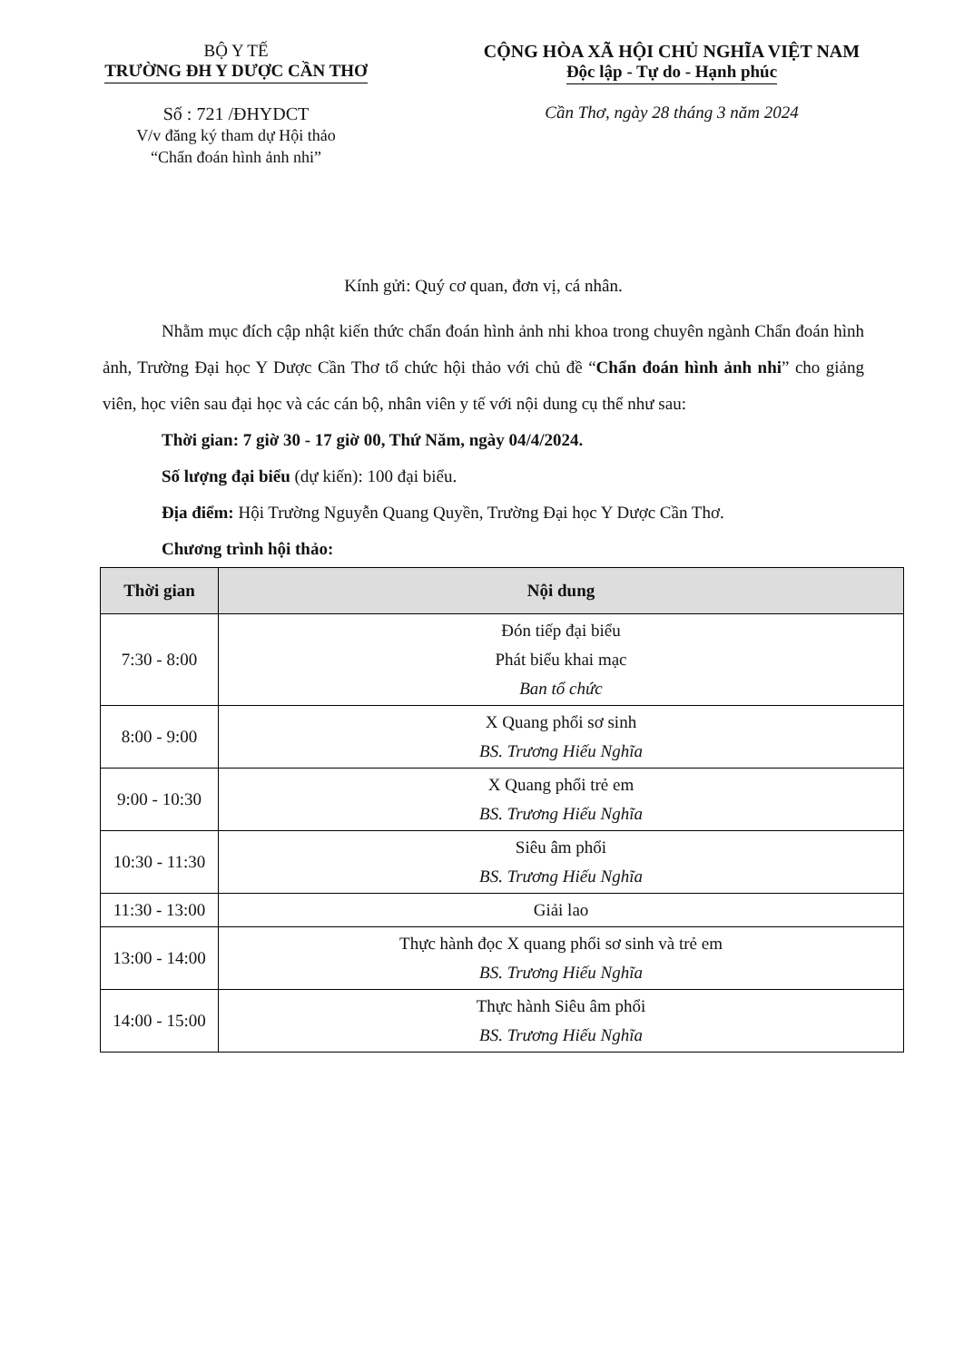BỘ Y TẾ
TRƯỜNG ĐH Y DƯỢC CẦN THƠ
Số : 721 /ĐHYDCT
V/v đăng ký tham dự Hội thảo
“Chẩn đoán hình ảnh nhi”
CỘNG HÒA XÃ HỘI CHỦ NGHĨA VIỆT NAM
Độc lập - Tự do - Hạnh phúc
Cần Thơ, ngày 28 tháng 3 năm 2024
Kính gửi: Quý cơ quan, đơn vị, cá nhân.
Nhằm mục đích cập nhật kiến thức chẩn đoán hình ảnh nhi khoa trong chuyên ngành Chẩn đoán hình ảnh, Trường Đại học Y Dược Cần Thơ tổ chức hội thảo với chủ đề “Chẩn đoán hình ảnh nhi” cho giảng viên, học viên sau đại học và các cán bộ, nhân viên y tế với nội dung cụ thể như sau:
Thời gian: 7 giờ 30 - 17 giờ 00, Thứ Năm, ngày 04/4/2024.
Số lượng đại biểu (dự kiến): 100 đại biểu.
Địa điểm: Hội Trường Nguyễn Quang Quyền, Trường Đại học Y Dược Cần Thơ.
Chương trình hội thảo:
| Thời gian | Nội dung |
| --- | --- |
| 7:30 - 8:00 | Đón tiếp đại biểu Phát biểu khai mạc Ban tổ chức |
| 8:00 - 9:00 | X Quang phổi sơ sinh BS. Trương Hiếu Nghĩa |
| 9:00 - 10:30 | X Quang phổi trẻ em BS. Trương Hiếu Nghĩa |
| 10:30 - 11:30 | Siêu âm phổi BS. Trương Hiếu Nghĩa |
| 11:30 - 13:00 | Giải lao |
| 13:00 - 14:00 | Thực hành đọc X quang phổi sơ sinh và trẻ em BS. Trương Hiếu Nghĩa |
| 14:00 - 15:00 | Thực hành Siêu âm phổi BS. Trương Hiếu Nghĩa |